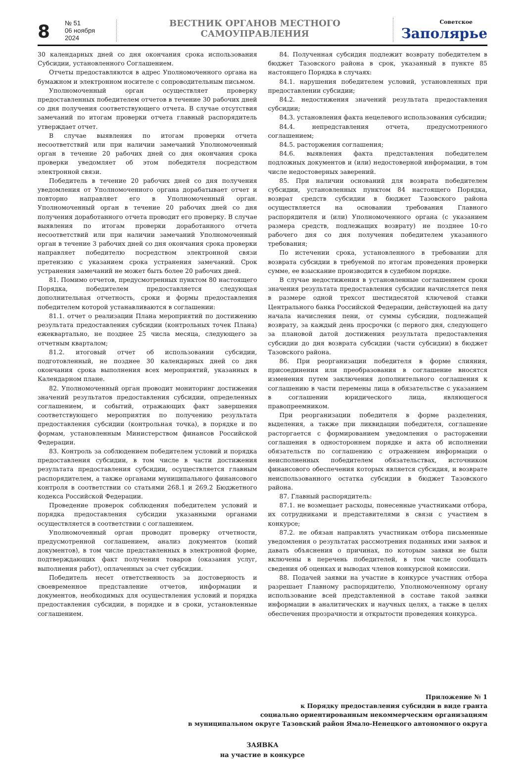8
№ 51
06 ноября 2024
ВЕСТНИК ОРГАНОВ МЕСТНОГО САМОУПРАВЛЕНИЯ
Советское
Заполярье
30 календарных дней со дня окончания срока использования Субсидии, установленного Соглашением.
Отчеты предоставляются в адрес Уполномоченного органа на бумажном и электронном носителе с сопроводительным письмом.
Уполномоченный орган осуществляет проверку предоставленных победителем отчетов в течение 30 рабочих дней со дня получения соответствующего отчета. В случае отсутствия замечаний по итогам проверки отчета главный распорядитель утверждает отчет.
В случае выявления по итогам проверки отчета несоответствий или при наличии замечаний Уполномоченный орган в течение 20 рабочих дней со дня окончания срока проверки уведомляет об этом победителя посредством электронной связи.
Победитель в течение 20 рабочих дней со дня получения уведомления от Уполномоченного органа дорабатывает отчет и повторно направляет его в Уполномоченный орган. Уполномоченный орган в течение 20 рабочих дней со дня получения доработанного отчета проводит его проверку. В случае выявления по итогам проверки доработанного отчета несоответствий или при наличии замечаний Уполномоченный орган в течение 3 рабочих дней со дня окончания срока проверки направляет победителю посредством электронной связи претензию с указанием срока устранения замечаний. Срок устранения замечаний не может быть более 20 рабочих дней.
81. Помимо отчетов, предусмотренных пунктом 80 настоящего Порядка, победителем предоставляется следующая дополнительная отчетность, сроки и формы предоставления победителем которой устанавливаются в соглашении:
81.1. отчет о реализации Плана мероприятий по достижению результата предоставления субсидии (контрольных точек Плана) ежеквартально, не позднее 25 числа месяца, следующего за отчетным кварталом;
81.2. итоговый отчет об использовании субсидии, подготовленный, не позднее 30 календарных дней со дня окончания срока выполнения всех мероприятий, указанных в Календарном плане.
82. Уполномоченный орган проводит мониторинг достижения значений результатов предоставления субсидии, определенных соглашением, и событий, отражающих факт завершения соответствующего мероприятия по получению результата предоставления субсидии (контрольная точка), в порядке и по формам, установленным Министерством финансов Российской Федерации.
83. Контроль за соблюдением победителем условий и порядка предоставления субсидии, в том числе в части достижения результата предоставления субсидии, осуществляется главным распорядителем, а также органами муниципального финансового контроля в соответствии со статьями 268.1 и 269.2 Бюджетного кодекса Российской Федерации.
Проведение проверок соблюдения победителем условий и порядка предоставления субсидии указанными органами осуществляется в соответствии с соглашением.
Уполномоченный орган проводит проверку отчетности, предусмотренной соглашением, анализ документов (копий документов), в том числе представленных в электронной форме, подтверждающих факт получения товаров (оказания услуг, выполнения работ), оплаченных за счет субсидии.
Победитель несет ответственность за достоверность и своевременное представление отчетов, информации и документов, необходимых для осуществления условий и порядка предоставления субсидии, в порядке и в сроки, установленные соглашением.
84. Полученная субсидия подлежит возврату победителем в бюджет Тазовского района в срок, указанный в пункте 85 настоящего Порядка в случаях:
84.1. нарушения победителем условий, установленных при предоставлении субсидии;
84.2. недостижения значений результата предоставления субсидии;
84.3. установления факта нецелевого использования субсидии;
84.4. непредставления отчета, предусмотренного соглашением;
84.5. расторжения соглашения;
84.6. выявления факта представления победителем подложных документов и (или) недостоверной информации, в том числе недостоверных заверений.
85. При наличии оснований для возврата победителем субсидии, установленных пунктом 84 настоящего Порядка, возврат средств субсидии в бюджет Тазовского района осуществляется на основании требования Главного распорядителя и (или) Уполномоченного органа (с указанием размера средств, подлежащих возврату) не позднее 10-го рабочего дня со дня получения победителем указанного требования;
По истечении срока, установленного в требовании для возврата субсидии в требуемой по итогам проведения проверки сумме, ее взыскание производится в судебном порядке.
В случае недостижения в установленные соглашением сроки значения результата предоставления субсидии начисляется пеня в размере одной трехсот шестидесятой ключевой ставки Центрального банка Российской Федерации, действующей на дату начала начисления пени, от суммы субсидии, подлежащей возврату, за каждый день просрочки (с первого дня, следующего за плановой датой достижения результата предоставления субсидии до дня возврата субсидии (части субсидии) в бюджет Тазовского района.
86. При реорганизации победителя в форме слияния, присоединения или преобразования в соглашение вносятся изменения путем заключения дополнительного соглашения к соглашению в части перемены лица в обязательстве с указанием в соглашении юридического лица, являющегося правопреемником.
При реорганизации победителя в форме разделения, выделения, а также при ликвидации победителя, соглашение расторгается с формированием уведомления о расторжении соглашения в одностороннем порядке и акта об исполнении обязательств по соглашению с отражением информации о неисполненных победителем обязательствах, источником финансового обеспечения которых является субсидия, и возврате неиспользованного остатка субсидии в бюджет Тазовского района.
87. Главный распорядитель:
87.1. не возмещает расходы, понесенные участниками отбора, их сотрудниками и представителями в связи с участием в конкурсе;
87.2. не обязан направлять участникам отбора письменные уведомления о результатах рассмотрения поданных ими заявок и давать объяснения о причинах, по которым заявки не были включены в перечень победителей, в том числе сообщать сведения об оценках и выводах членов конкурсной комиссии.
88. Подачей заявки на участие в конкурсе участник отбора разрешает Главному распорядителю, Уполномоченному органу использование всей представленной в составе такой заявки информации в аналитических и научных целях, а также в целях обеспечения прозрачности и открытости проведения конкурса.
Приложение № 1
к Порядку предоставления субсидии в виде гранта
социально ориентированным некоммерческим организациям
в муниципальном округе Тазовский район Ямало-Ненецкого автономного округа
ЗАЯВКА
на участие в конкурсе